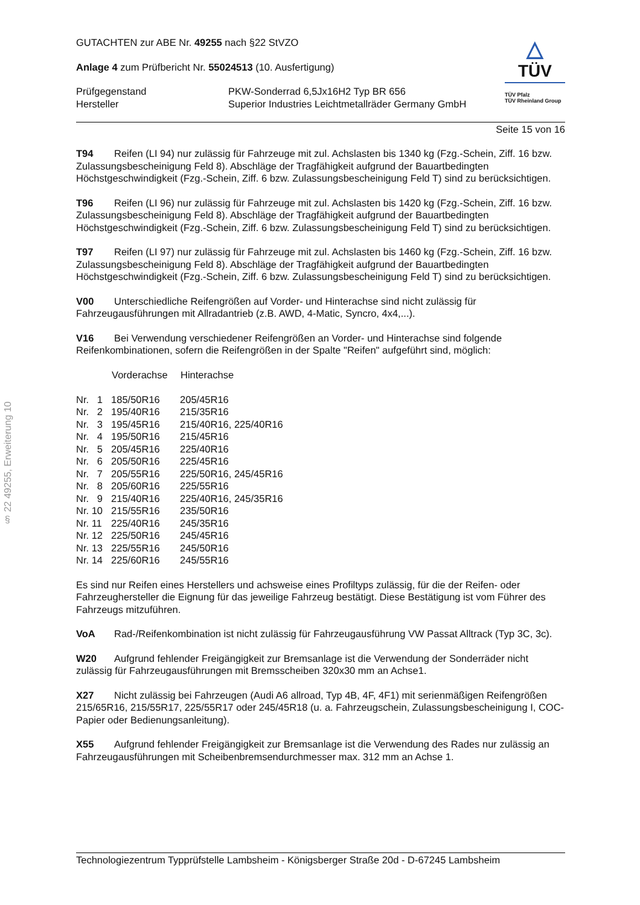§ 22 49255, Erweiterung 10
GUTACHTEN zur ABE Nr. 49255 nach §22 StVZO
Anlage 4 zum Prüfbericht Nr. 55024513 (10. Ausfertigung)
| Prüfgegenstand | PKW-Sonderrad 6,5Jx16H2 Typ BR 656 |
| Hersteller | Superior Industries Leichtmetallräder Germany GmbH |
△
TÜV
TÜV Pfalz
TÜV Rheinland Group
Seite 15 von 16
T94 Reifen (LI 94) nur zulässig für Fahrzeuge mit zul. Achslasten bis 1340 kg (Fzg.-Schein, Ziff. 16 bzw. Zulassungsbescheinigung Feld 8). Abschläge der Tragfähigkeit aufgrund der Bauartbedingten Höchstgeschwindigkeit (Fzg.-Schein, Ziff. 6 bzw. Zulassungsbescheinigung Feld T) sind zu berücksichtigen.
T96 Reifen (LI 96) nur zulässig für Fahrzeuge mit zul. Achslasten bis 1420 kg (Fzg.-Schein, Ziff. 16 bzw. Zulassungsbescheinigung Feld 8). Abschläge der Tragfähigkeit aufgrund der Bauartbedingten Höchstgeschwindigkeit (Fzg.-Schein, Ziff. 6 bzw. Zulassungsbescheinigung Feld T) sind zu berücksichtigen.
T97 Reifen (LI 97) nur zulässig für Fahrzeuge mit zul. Achslasten bis 1460 kg (Fzg.-Schein, Ziff. 16 bzw. Zulassungsbescheinigung Feld 8). Abschläge der Tragfähigkeit aufgrund der Bauartbedingten Höchstgeschwindigkeit (Fzg.-Schein, Ziff. 6 bzw. Zulassungsbescheinigung Feld T) sind zu berücksichtigen.
V00 Unterschiedliche Reifengrößen auf Vorder- und Hinterachse sind nicht zulässig für Fahrzeugausführungen mit Allradantrieb (z.B. AWD, 4-Matic, Syncro, 4x4,...).
V16 Bei Verwendung verschiedener Reifengrößen an Vorder- und Hinterachse sind folgende Reifenkombinationen, sofern die Reifengrößen in der Spalte "Reifen" aufgeführt sind, möglich:
| | Vorderachse | Hinterachse |
| --- | --- | --- |
| Nr. 1 | 185/50R16 | 205/45R16 |
| Nr. 2 | 195/40R16 | 215/35R16 |
| Nr. 3 | 195/45R16 | 215/40R16, 225/40R16 |
| Nr. 4 | 195/50R16 | 215/45R16 |
| Nr. 5 | 205/45R16 | 225/40R16 |
| Nr. 6 | 205/50R16 | 225/45R16 |
| Nr. 7 | 205/55R16 | 225/50R16, 245/45R16 |
| Nr. 8 | 205/60R16 | 225/55R16 |
| Nr. 9 | 215/40R16 | 225/40R16, 245/35R16 |
| Nr. 10 | 215/55R16 | 235/50R16 |
| Nr. 11 | 225/40R16 | 245/35R16 |
| Nr. 12 | 225/50R16 | 245/45R16 |
| Nr. 13 | 225/55R16 | 245/50R16 |
| Nr. 14 | 225/60R16 | 245/55R16 |
Es sind nur Reifen eines Herstellers und achsweise eines Profiltyps zulässig, für die der Reifen- oder Fahrzeughersteller die Eignung für das jeweilige Fahrzeug bestätigt. Diese Bestätigung ist vom Führer des Fahrzeugs mitzuführen.
VoA Rad-/Reifenkombination ist nicht zulässig für Fahrzeugausführung VW Passat Alltrack (Typ 3C, 3c).
W20 Aufgrund fehlender Freigängigkeit zur Bremsanlage ist die Verwendung der Sonderräder nicht zulässig für Fahrzeugausführungen mit Bremsscheiben 320x30 mm an Achse1.
X27 Nicht zulässig bei Fahrzeugen (Audi A6 allroad, Typ 4B, 4F, 4F1) mit serienmäßigen Reifengrößen 215/65R16, 215/55R17, 225/55R17 oder 245/45R18 (u. a. Fahrzeugschein, Zulassungsbescheinigung I, COC-Papier oder Bedienungsanleitung).
X55 Aufgrund fehlender Freigängigkeit zur Bremsanlage ist die Verwendung des Rades nur zulässig an Fahrzeugausführungen mit Scheibenbremsendurchmesser max. 312 mm an Achse 1.
Technologiezentrum Typprüfstelle Lambsheim - Königsberger Straße 20d - D-67245 Lambsheim